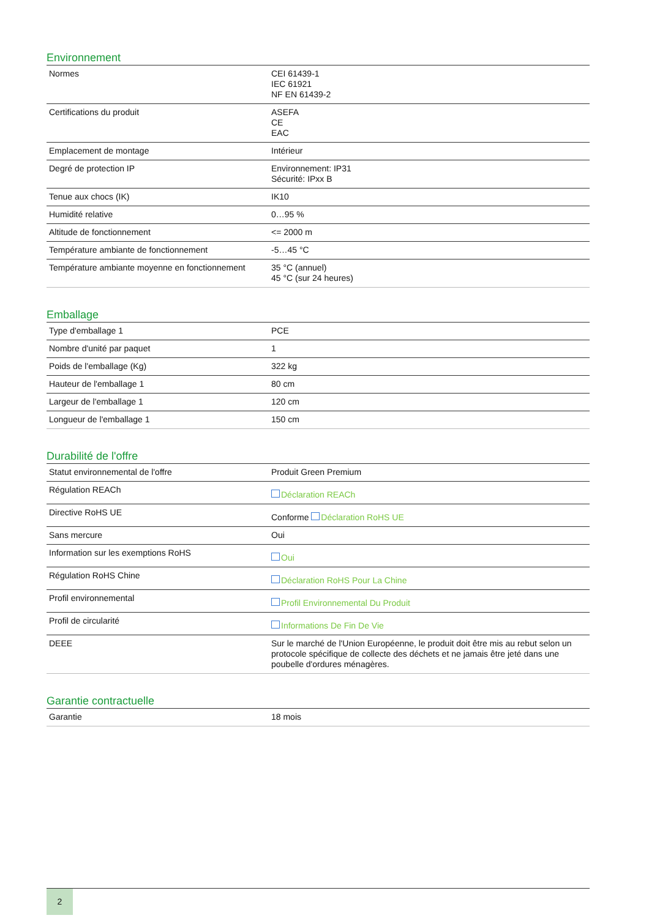Environnement
| Normes | CEI 61439-1 IEC 61921 NF EN 61439-2 |
| Certifications du produit | ASEFA CE EAC |
| Emplacement de montage | Intérieur |
| Degré de protection IP | Environnement: IP31 Sécurité: IPxx B |
| Tenue aux chocs (IK) | IK10 |
| Humidité relative | 0…95 % |
| Altitude de fonctionnement | <= 2000 m |
| Température ambiante de fonctionnement | -5…45 °C |
| Température ambiante moyenne en fonctionnement | 35 °C (annuel) 45 °C (sur 24 heures) |
Emballage
| Type d'emballage 1 | PCE |
| Nombre d'unité par paquet | 1 |
| Poids de l'emballage (Kg) | 322 kg |
| Hauteur de l'emballage 1 | 80 cm |
| Largeur de l'emballage 1 | 120 cm |
| Longueur de l'emballage 1 | 150 cm |
Durabilité de l'offre
| Statut environnemental de l'offre | Produit Green Premium |
| Régulation REACh | Déclaration REACh |
| Directive RoHS UE | Conforme Déclaration RoHS UE |
| Sans mercure | Oui |
| Information sur les exemptions RoHS | Oui |
| Régulation RoHS Chine | Déclaration RoHS Pour La Chine |
| Profil environnemental | Profil Environnemental Du Produit |
| Profil de circularité | Informations De Fin De Vie |
| DEEE | Sur le marché de l'Union Européenne, le produit doit être mis au rebut selon un protocole spécifique de collecte des déchets et ne jamais être jeté dans une poubelle d'ordures ménagères. |
Garantie contractuelle
| Garantie | 18 mois |
2